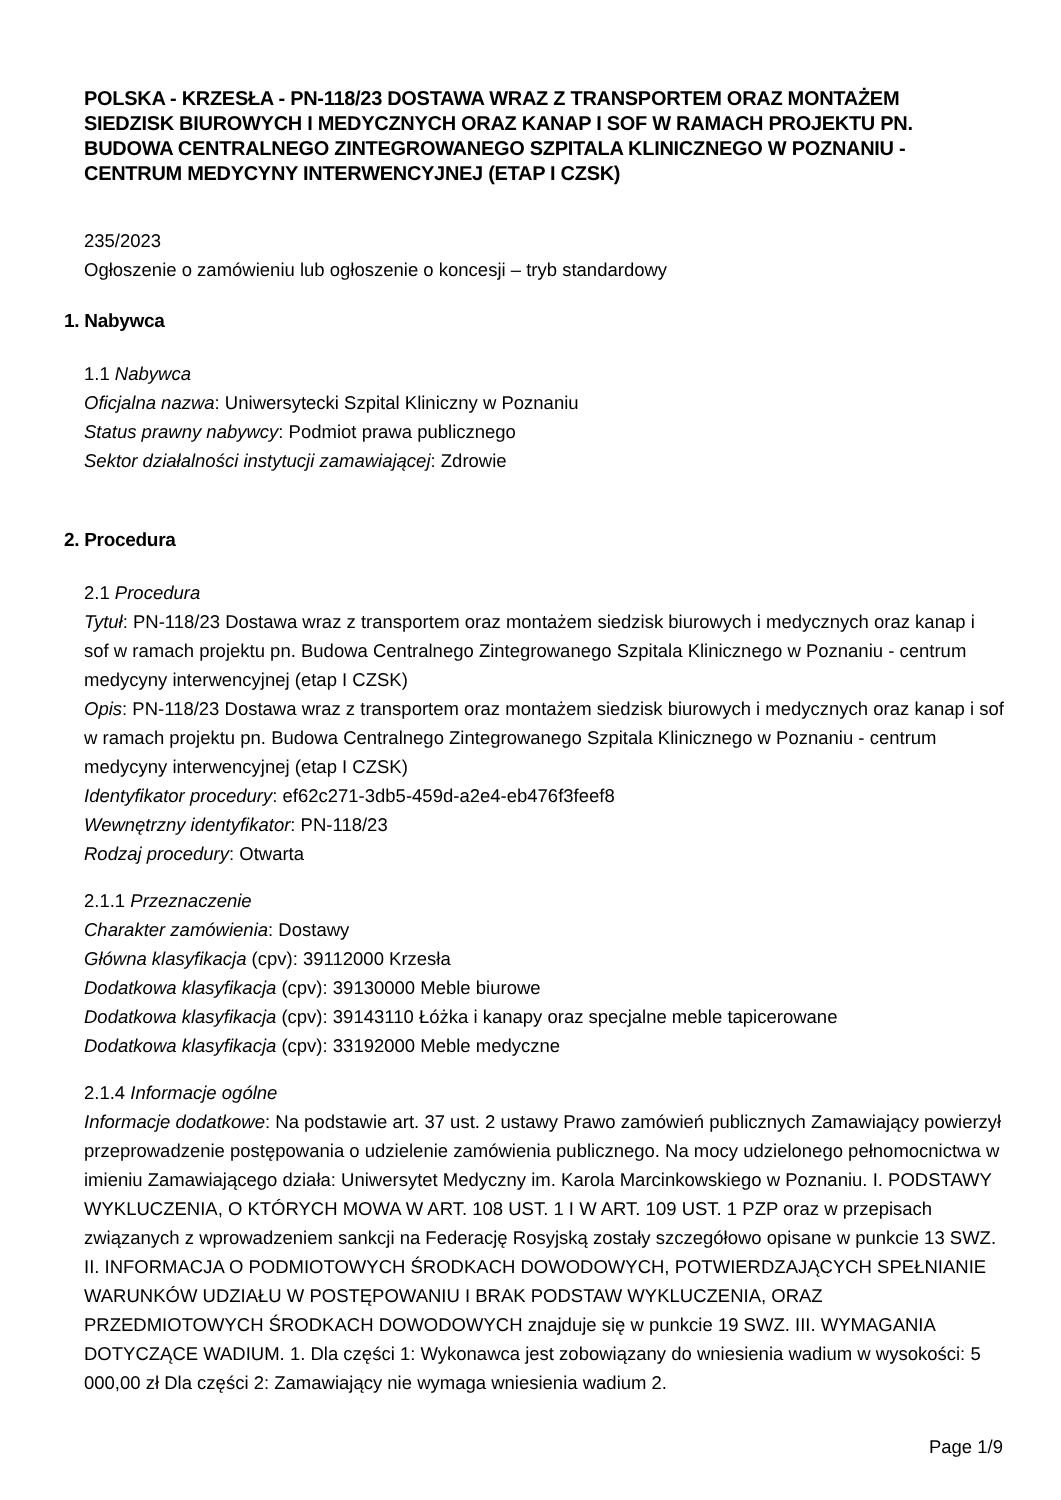POLSKA - KRZESŁA - PN-118/23 DOSTAWA WRAZ Z TRANSPORTEM ORAZ MONTAŻEM SIEDZISK BIUROWYCH I MEDYCZNYCH ORAZ KANAP I SOF W RAMACH PROJEKTU PN. BUDOWA CENTRALNEGO ZINTEGROWANEGO SZPITALA KLINICZNEGO W POZNANIU - CENTRUM MEDYCYNY INTERWENCYJNEJ (ETAP I CZSK)
235/2023
Ogłoszenie o zamówieniu lub ogłoszenie o koncesji – tryb standardowy
1. Nabywca
1.1 Nabywca
Oficjalna nazwa: Uniwersytecki Szpital Kliniczny w Poznaniu
Status prawny nabywcy: Podmiot prawa publicznego
Sektor działalności instytucji zamawiającej: Zdrowie
2. Procedura
2.1 Procedura
Tytuł: PN-118/23 Dostawa wraz z transportem oraz montażem siedzisk biurowych i medycznych oraz kanap i sof w ramach projektu pn. Budowa Centralnego Zintegrowanego Szpitala Klinicznego w Poznaniu - centrum medycyny interwencyjnej (etap I CZSK)
Opis: PN-118/23 Dostawa wraz z transportem oraz montażem siedzisk biurowych i medycznych oraz kanap i sof w ramach projektu pn. Budowa Centralnego Zintegrowanego Szpitala Klinicznego w Poznaniu - centrum medycyny interwencyjnej (etap I CZSK)
Identyfikator procedury: ef62c271-3db5-459d-a2e4-eb476f3feef8
Wewnętrzny identyfikator: PN-118/23
Rodzaj procedury: Otwarta
2.1.1 Przeznaczenie
Charakter zamówienia: Dostawy
Główna klasyfikacja (cpv): 39112000 Krzesła
Dodatkowa klasyfikacja (cpv): 39130000 Meble biurowe
Dodatkowa klasyfikacja (cpv): 39143110 Łóżka i kanapy oraz specjalne meble tapicerowane
Dodatkowa klasyfikacja (cpv): 33192000 Meble medyczne
2.1.4 Informacje ogólne
Informacje dodatkowe: Na podstawie art. 37 ust. 2 ustawy Prawo zamówień publicznych Zamawiający powierzył przeprowadzenie postępowania o udzielenie zamówienia publicznego. Na mocy udzielonego pełnomocnictwa w imieniu Zamawiającego działa: Uniwersytet Medyczny im. Karola Marcinkowskiego w Poznaniu. I. PODSTAWY WYKLUCZENIA, O KTÓRYCH MOWA W ART. 108 UST. 1 I W ART. 109 UST. 1 PZP oraz w przepisach związanych z wprowadzeniem sankcji na Federację Rosyjską zostały szczegółowo opisane w punkcie 13 SWZ. II. INFORMACJA O PODMIOTOWYCH ŚRODKACH DOWODOWYCH, POTWIERDZAJĄCYCH SPEŁNIANIE WARUNKÓW UDZIAŁU W POSTĘPOWANIU I BRAK PODSTAW WYKLUCZENIA, ORAZ PRZEDMIOTOWYCH ŚRODKACH DOWODOWYCH znajduje się w punkcie 19 SWZ. III. WYMAGANIA DOTYCZĄCE WADIUM. 1. Dla części 1: Wykonawca jest zobowiązany do wniesienia wadium w wysokości: 5 000,00 zł Dla części 2: Zamawiający nie wymaga wniesienia wadium 2.
Page 1/9